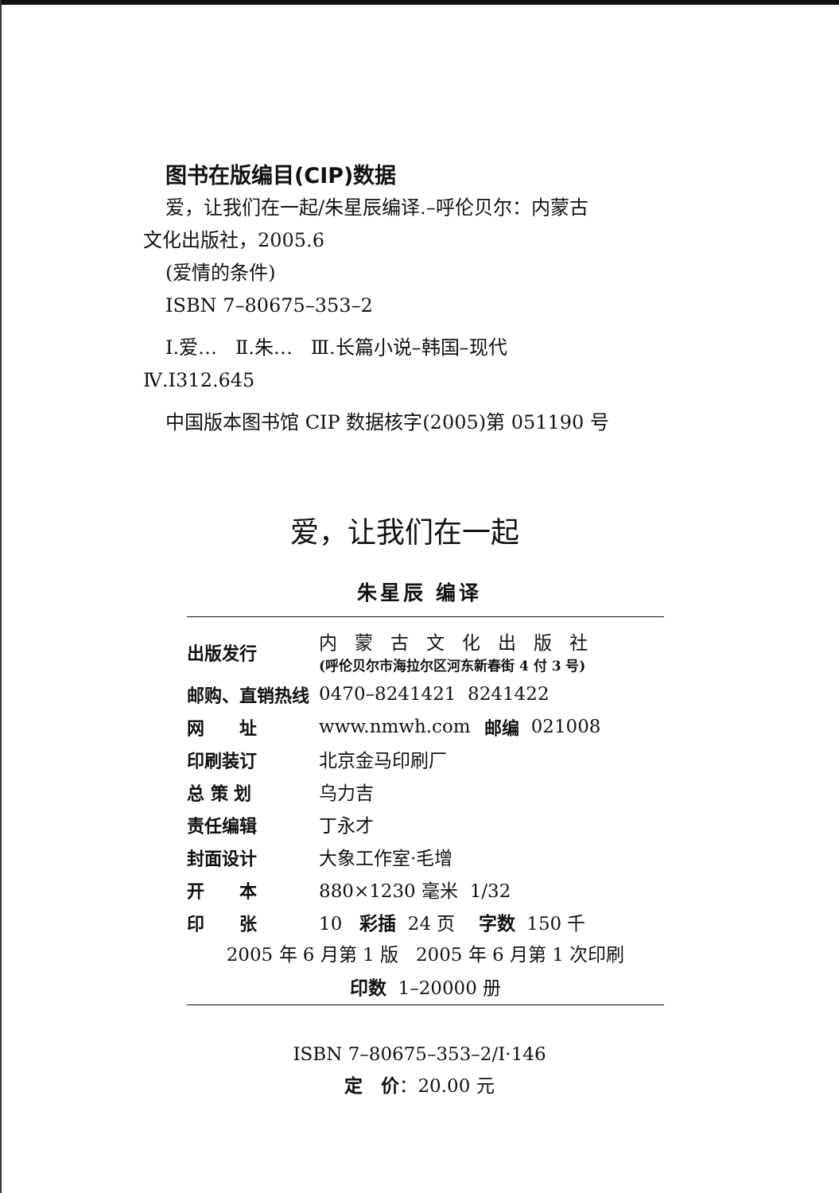图书在版编目(CIP)数据
爱，让我们在一起/朱星辰编译.–呼伦贝尔：内蒙古
文化出版社，2005.6
(爱情的条件)
ISBN 7–80675–353–2
Ⅰ.爱… Ⅱ.朱… Ⅲ.长篇小说–韩国–现代
Ⅳ.I312.645
中国版本图书馆 CIP 数据核字(2005)第 051190 号
爱，让我们在一起
朱星辰 编译
| 出版发行 | 内蒙古文化出版社 (呼伦贝尔市海拉尔区河东新春街 4 付 3 号) | | |
| 邮购、直销热线 | 0470–8241421 8241422 | | |
| 网 址 | www.nmwh.com | 邮编 | 021008 |
| 印刷装订 | 北京金马印刷厂 | | |
| 总 策 划 | 乌力吉 | | |
| 责任编辑 | 丁永才 | | |
| 封面设计 | 大象工作室·毛增 | | |
| 开 本 | 880×1230 毫米 1/32 | | |
| 印 张 | 10 彩插 24 页 字数 150 千 | | |
2005 年 6 月第 1 版 2005 年 6 月第 1 次印刷
印数 1–20000 册
ISBN 7–80675–353–2/I·146
定　价：20.00 元